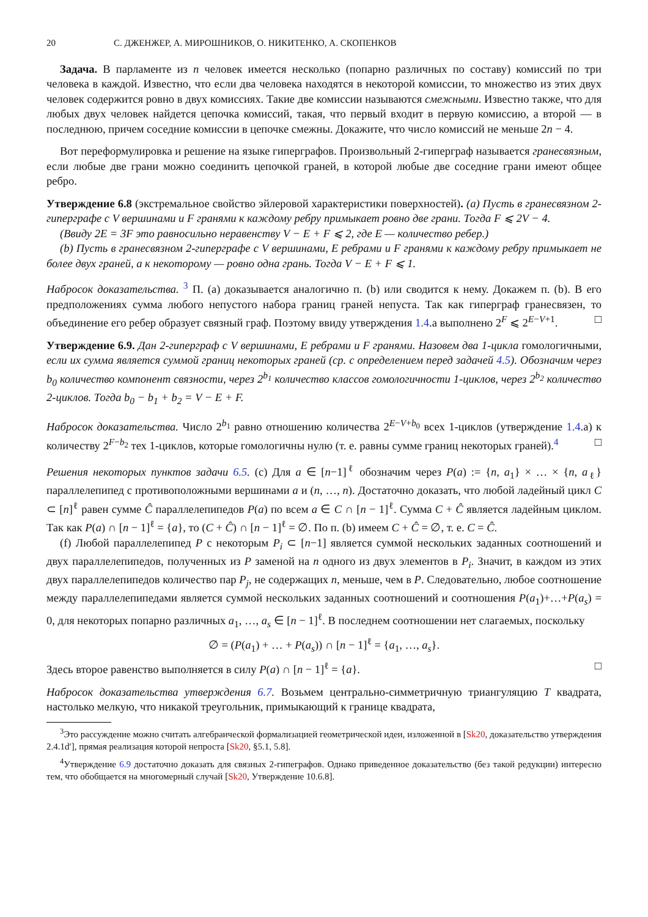20 С. ДЖЕНЖЕР, А. МИРОШНИКОВ, О. НИКИТЕНКО, А. СКОПЕНКОВ
Задача. В парламенте из n человек имеется несколько (попарно различных по составу) комиссий по три человека в каждой. Известно, что если два человека находятся в некоторой комиссии, то множество из этих двух человек содержится ровно в двух комиссиях. Такие две комиссии называются смежными. Известно также, что для любых двух человек найдется цепочка комиссий, такая, что первый входит в первую комиссию, а второй — в последнюю, причем соседние комиссии в цепочке смежны. Докажите, что число комиссий не меньше 2n − 4.
Вот переформулировка и решение на языке гиперграфов. Произвольный 2-гиперграф называется гранесвязным, если любые две грани можно соединить цепочкой граней, в которой любые две соседние грани имеют общее ребро.
Утверждение 6.8 (экстремальное свойство эйлеровой характеристики поверхностей). (a) Пусть в гранесвязном 2-гиперграфе с V вершинами и F гранями к каждому ребру примыкает ровно две грани. Тогда F ⩽ 2V − 4.
(Ввиду 2E = 3F это равносильно неравенству V − E + F ⩽ 2, где E — количество ребер.)
(b) Пусть в гранесвязном 2-гиперграфе с V вершинами, E ребрами и F гранями к каждому ребру примыкает не более двух граней, а к некоторому — ровно одна грань. Тогда V − E + F ⩽ 1.
Набросок доказательства. <sup>3</sup> П. (a) доказывается аналогично п. (b) или сводится к нему. Докажем п. (b). В его предположениях сумма любого непустого набора границ граней непуста. Так как гиперграф гранесвязен, то объединение его ребер образует связный граф. Поэтому ввиду утверждения 1.4.a выполнено 2<sup>F</sup> ⩽ 2<sup>E−V+1</sup>. □
Утверждение 6.9. Дан 2-гиперграф с V вершинами, E ребрами и F гранями. Назовем два 1-цикла гомологичными, если их сумма является суммой границ некоторых граней (ср. с определением перед задачей 4.5). Обозначим через b<sub>0</sub> количество компонент связности, через 2<sup>b<sub>1</sub></sup> количество классов гомологичности 1-циклов, через 2<sup>b<sub>2</sub></sup> количество 2-циклов. Тогда b<sub>0</sub> − b<sub>1</sub> + b<sub>2</sub> = V − E + F.
Набросок доказательства. Число 2<sup>b<sub>1</sub></sup> равно отношению количества 2<sup>E−V+b<sub>0</sub></sup> всех 1-циклов (утверждение 1.4.a) к количеству 2<sup>F−b<sub>2</sub></sup> тех 1-циклов, которые гомологичны нулю (т. е. равны сумме границ некоторых граней).<sup>4</sup> □
Решения некоторых пунктов задачи 6.5. (c) Для a ∈ [n−1]<sup>ℓ</sup> обозначим через P(a) := {n, a<sub>1</sub>} × … × {n, a<sub>ℓ</sub>} параллелепипед с противоположными вершинами a и (n, …, n). Достаточно доказать, что любой ладейный цикл C ⊂ [n]<sup>ℓ</sup> равен сумме Ĉ параллелепипедов P(a) по всем a ∈ C ∩ [n − 1]<sup>ℓ</sup>. Сумма C + Ĉ является ладейным циклом. Так как P(a) ∩ [n − 1]<sup>ℓ</sup> = {a}, то (C + Ĉ) ∩ [n − 1]<sup>ℓ</sup> = ∅. По п. (b) имеем C + Ĉ = ∅, т. е. C = Ĉ.
(f) Любой параллелепипед P с некоторым P<sub>i</sub> ⊂ [n−1] является суммой нескольких заданных соотношений и двух параллелепипедов, полученных из P заменой на n одного из двух элементов в P<sub>i</sub>. Значит, в каждом из этих двух параллелепипедов количество пар P<sub>j</sub>, не содержащих n, меньше, чем в P. Следовательно, любое соотношение между параллелепипедами является суммой нескольких заданных соотношений и соотношения P(a<sub>1</sub>)+…+P(a<sub>s</sub>) = 0, для некоторых попарно различных a<sub>1</sub>, …, a<sub>s</sub> ∈ [n − 1]<sup>ℓ</sup>. В последнем соотношении нет слагаемых, поскольку
∅ = (P(a<sub>1</sub>) + … + P(a<sub>s</sub>)) ∩ [n − 1]<sup>ℓ</sup> = {a<sub>1</sub>, …, a<sub>s</sub>}.
Здесь второе равенство выполняется в силу P(a) ∩ [n − 1]<sup>ℓ</sup> = {a}. □
Набросок доказательства утверждения 6.7. Возьмем центрально-симметричную триангуляцию T квадрата, настолько мелкую, что никакой треугольник, примыкающий к границе квадрата,
<sup>3</sup> Это рассуждение можно считать алгебраической формализацией геометрической идеи, изложенной в [Sk20, доказательство утверждения 2.4.1d′], прямая реализация которой непроста [Sk20, §5.1, 5.8].
<sup>4</sup> Утверждение 6.9 достаточно доказать для связных 2-гипеграфов. Однако приведенное доказательство (без такой редукции) интересно тем, что обобщается на многомерный случай [Sk20, Утверждение 10.6.8].